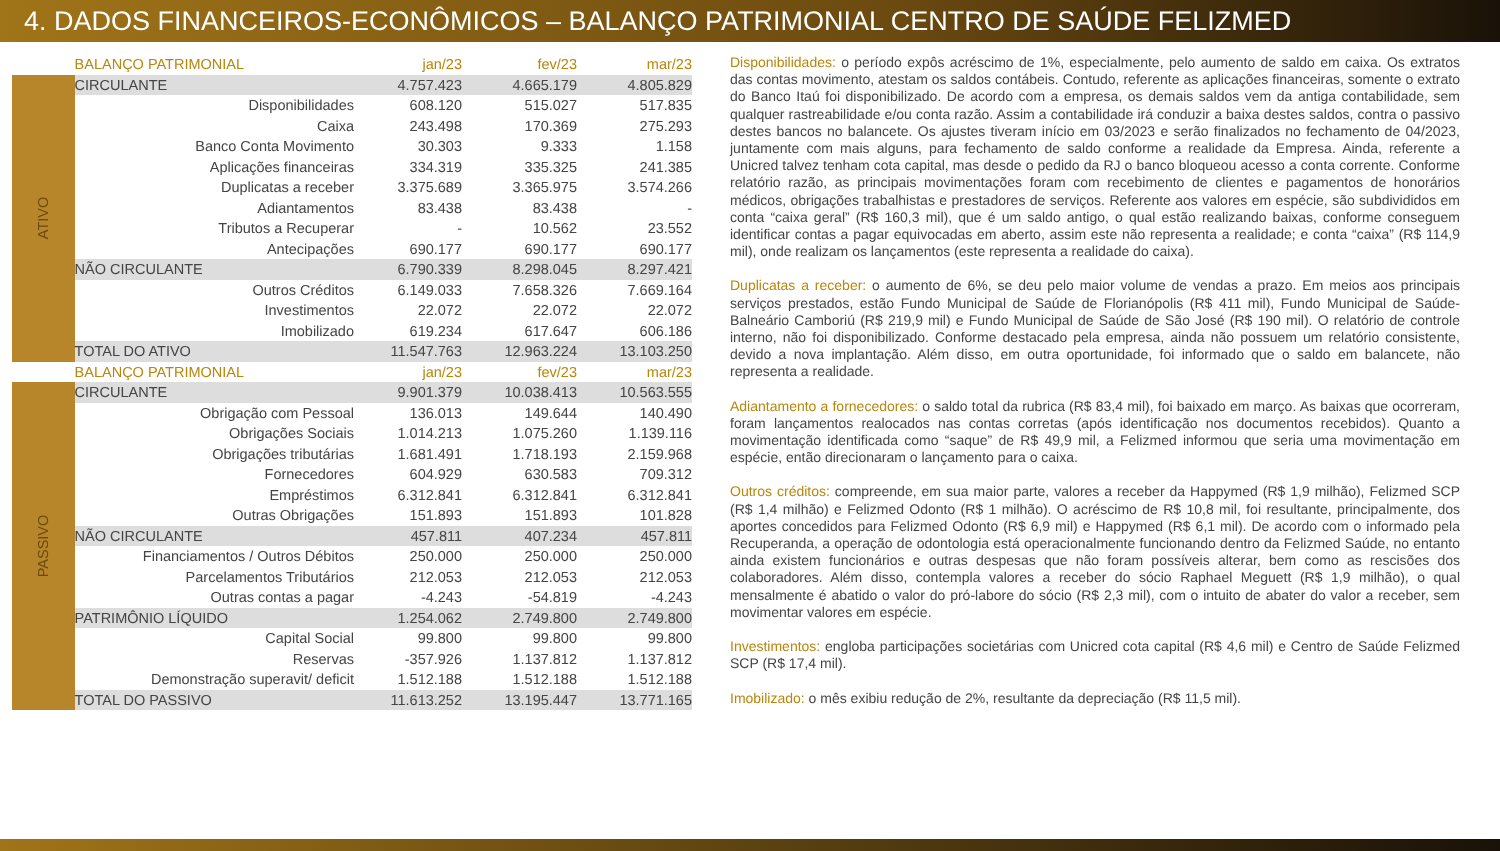4. DADOS FINANCEIROS-ECONÔMICOS – BALANÇO PATRIMONIAL CENTRO DE SAÚDE FELIZMED
| | BALANÇO PATRIMONIAL | jan/23 | fev/23 | mar/23 |
| ATIVO | CIRCULANTE | 4.757.423 | 4.665.179 | 4.805.829 |
| | Disponibilidades | 608.120 | 515.027 | 517.835 |
| | Caixa | 243.498 | 170.369 | 275.293 |
| | Banco Conta Movimento | 30.303 | 9.333 | 1.158 |
| | Aplicações financeiras | 334.319 | 335.325 | 241.385 |
| | Duplicatas a receber | 3.375.689 | 3.365.975 | 3.574.266 |
| | Adiantamentos | 83.438 | 83.438 | - |
| | Tributos a Recuperar | - | 10.562 | 23.552 |
| | Antecipações | 690.177 | 690.177 | 690.177 |
| | NÃO CIRCULANTE | 6.790.339 | 8.298.045 | 8.297.421 |
| | Outros Créditos | 6.149.033 | 7.658.326 | 7.669.164 |
| | Investimentos | 22.072 | 22.072 | 22.072 |
| | Imobilizado | 619.234 | 617.647 | 606.186 |
| | TOTAL DO ATIVO | 11.547.763 | 12.963.224 | 13.103.250 |
| | BALANÇO PATRIMONIAL | jan/23 | fev/23 | mar/23 |
| PASSIVO | CIRCULANTE | 9.901.379 | 10.038.413 | 10.563.555 |
| | Obrigação com Pessoal | 136.013 | 149.644 | 140.490 |
| | Obrigações Sociais | 1.014.213 | 1.075.260 | 1.139.116 |
| | Obrigações tributárias | 1.681.491 | 1.718.193 | 2.159.968 |
| | Fornecedores | 604.929 | 630.583 | 709.312 |
| | Empréstimos | 6.312.841 | 6.312.841 | 6.312.841 |
| | Outras Obrigações | 151.893 | 151.893 | 101.828 |
| | NÃO CIRCULANTE | 457.811 | 407.234 | 457.811 |
| | Financiamentos / Outros Débitos | 250.000 | 250.000 | 250.000 |
| | Parcelamentos Tributários | 212.053 | 212.053 | 212.053 |
| | Outras contas a pagar | -4.243 | -54.819 | -4.243 |
| | PATRIMÔNIO LÍQUIDO | 1.254.062 | 2.749.800 | 2.749.800 |
| | Capital Social | 99.800 | 99.800 | 99.800 |
| | Reservas | -357.926 | 1.137.812 | 1.137.812 |
| | Demonstração superavit/ deficit | 1.512.188 | 1.512.188 | 1.512.188 |
| | TOTAL DO PASSIVO | 11.613.252 | 13.195.447 | 13.771.165 |
Disponibilidades: o período expôs acréscimo de 1%, especialmente, pelo aumento de saldo em caixa. Os extratos das contas movimento, atestam os saldos contábeis. Contudo, referente as aplicações financeiras, somente o extrato do Banco Itaú foi disponibilizado. De acordo com a empresa, os demais saldos vem da antiga contabilidade, sem qualquer rastreabilidade e/ou conta razão. Assim a contabilidade irá conduzir a baixa destes saldos, contra o passivo destes bancos no balancete. Os ajustes tiveram início em 03/2023 e serão finalizados no fechamento de 04/2023, juntamente com mais alguns, para fechamento de saldo conforme a realidade da Empresa. Ainda, referente a Unicred talvez tenham cota capital, mas desde o pedido da RJ o banco bloqueou acesso a conta corrente. Conforme relatório razão, as principais movimentações foram com recebimento de clientes e pagamentos de honorários médicos, obrigações trabalhistas e prestadores de serviços. Referente aos valores em espécie, são subdivididos em conta “caixa geral” (R$ 160,3 mil), que é um saldo antigo, o qual estão realizando baixas, conforme conseguem identificar contas a pagar equivocadas em aberto, assim este não representa a realidade; e conta “caixa” (R$ 114,9 mil), onde realizam os lançamentos (este representa a realidade do caixa).
Duplicatas a receber: o aumento de 6%, se deu pelo maior volume de vendas a prazo. Em meios aos principais serviços prestados, estão Fundo Municipal de Saúde de Florianópolis (R$ 411 mil), Fundo Municipal de Saúde- Balneário Camboriú (R$ 219,9 mil) e Fundo Municipal de Saúde de São José (R$ 190 mil). O relatório de controle interno, não foi disponibilizado. Conforme destacado pela empresa, ainda não possuem um relatório consistente, devido a nova implantação. Além disso, em outra oportunidade, foi informado que o saldo em balancete, não representa a realidade.
Adiantamento a fornecedores: o saldo total da rubrica (R$ 83,4 mil), foi baixado em março. As baixas que ocorreram, foram lançamentos realocados nas contas corretas (após identificação nos documentos recebidos). Quanto a movimentação identificada como “saque” de R$ 49,9 mil, a Felizmed informou que seria uma movimentação em espécie, então direcionaram o lançamento para o caixa.
Outros créditos: compreende, em sua maior parte, valores a receber da Happymed (R$ 1,9 milhão), Felizmed SCP (R$ 1,4 milhão) e Felizmed Odonto (R$ 1 milhão). O acréscimo de R$ 10,8 mil, foi resultante, principalmente, dos aportes concedidos para Felizmed Odonto (R$ 6,9 mil) e Happymed (R$ 6,1 mil). De acordo com o informado pela Recuperanda, a operação de odontologia está operacionalmente funcionando dentro da Felizmed Saúde, no entanto ainda existem funcionários e outras despesas que não foram possíveis alterar, bem como as rescisões dos colaboradores. Além disso, contempla valores a receber do sócio Raphael Meguett (R$ 1,9 milhão), o qual mensalmente é abatido o valor do pró-labore do sócio (R$ 2,3 mil), com o intuito de abater do valor a receber, sem movimentar valores em espécie.
Investimentos: engloba participações societárias com Unicred cota capital (R$ 4,6 mil) e Centro de Saúde Felizmed SCP (R$ 17,4 mil).
Imobilizado: o mês exibiu redução de 2%, resultante da depreciação (R$ 11,5 mil).